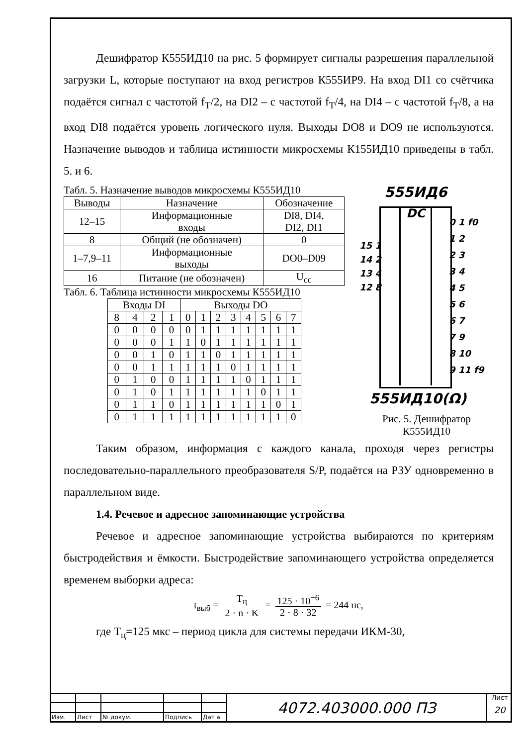Дешифратор К555ИД10 на рис. 5 формирует сигналы разрешения параллельной загрузки L, которые поступают на вход регистров К555ИР9. На вход DI1 со счётчика подаётся сигнал с частотой f<sub>T</sub>/2, на DI2 – с частотой f<sub>T</sub>/4, на DI4 – с частотой f<sub>T</sub>/8, а на вход DI8 подаётся уровень логического нуля. Выходы DO8 и DO9 не используются. Назначение выводов и таблица истинности микросхемы К155ИД10 приведены в табл. 5. и 6.
Табл. 5. Назначение выводов микросхемы К555ИД10
| Выводы | Назначение | Обозначение |
| --- | --- | --- |
| 12–15 | Информационные входы | DI8, DI4, DI2, DI1 |
| 8 | Общий (не обозначен) | 0 |
| 1–7,9–11 | Информационные выходы | DO0–D09 |
| 16 | Питание (не обозначен) | U<sub>cc</sub> |
Табл. 6. Таблица истинности микросхемы К555ИД10
| Входы DI | | | | Выходы DO | | | | | | | |
| --- | --- | --- | --- | --- | --- | --- | --- | --- | --- | --- | --- |
| 8 | 4 | 2 | 1 | 0 | 1 | 2 | 3 | 4 | 5 | 6 | 7 |
| 0 | 0 | 0 | 0 | 0 | 1 | 1 | 1 | 1 | 1 | 1 | 1 |
| 0 | 0 | 0 | 1 | 1 | 0 | 1 | 1 | 1 | 1 | 1 | 1 |
| 0 | 0 | 1 | 0 | 1 | 1 | 0 | 1 | 1 | 1 | 1 | 1 |
| 0 | 0 | 1 | 1 | 1 | 1 | 1 | 0 | 1 | 1 | 1 | 1 |
| 0 | 1 | 0 | 0 | 1 | 1 | 1 | 1 | 0 | 1 | 1 | 1 |
| 0 | 1 | 0 | 1 | 1 | 1 | 1 | 1 | 1 | 0 | 1 | 1 |
| 0 | 1 | 1 | 0 | 1 | 1 | 1 | 1 | 1 | 1 | 0 | 1 |
| 0 | 1 | 1 | 1 | 1 | 1 | 1 | 1 | 1 | 1 | 1 | 0 |
555ИД6
DC
15 1
14 2
13 4
12 8
0 1 f0
1 2
2 3
3 4
4 5
5 6
6 7
7 9
8 10
9 11 f9
555ИД10(Ω)
Рис. 5. Дешифратор
К555ИД10
Таким образом, информация с каждого канала, проходя через регистры последовательно-параллельного преобразователя S/P, подаётся на РЗУ одновременно в параллельном виде.
1.4. Речевое и адресное запоминающие устройства
Речевое и адресное запоминающие устройства выбираются по критериям быстродействия и ёмкости. Быстродействие запоминающего устройства определяется временем выборки адреса:
t<sub>выб</sub> = T<sub>ц</sub> 2 · n · K = 125 · 10<sup>−6</sup> 2 · 8 · 32 = 244 нс,
где T<sub>ц</sub>=125 мкс – период цикла для системы передачи ИКМ-30,
| Изм. | Лист | № докум. | Подпись | Дат а |
4072.403000.000 ПЗ
Лист
20